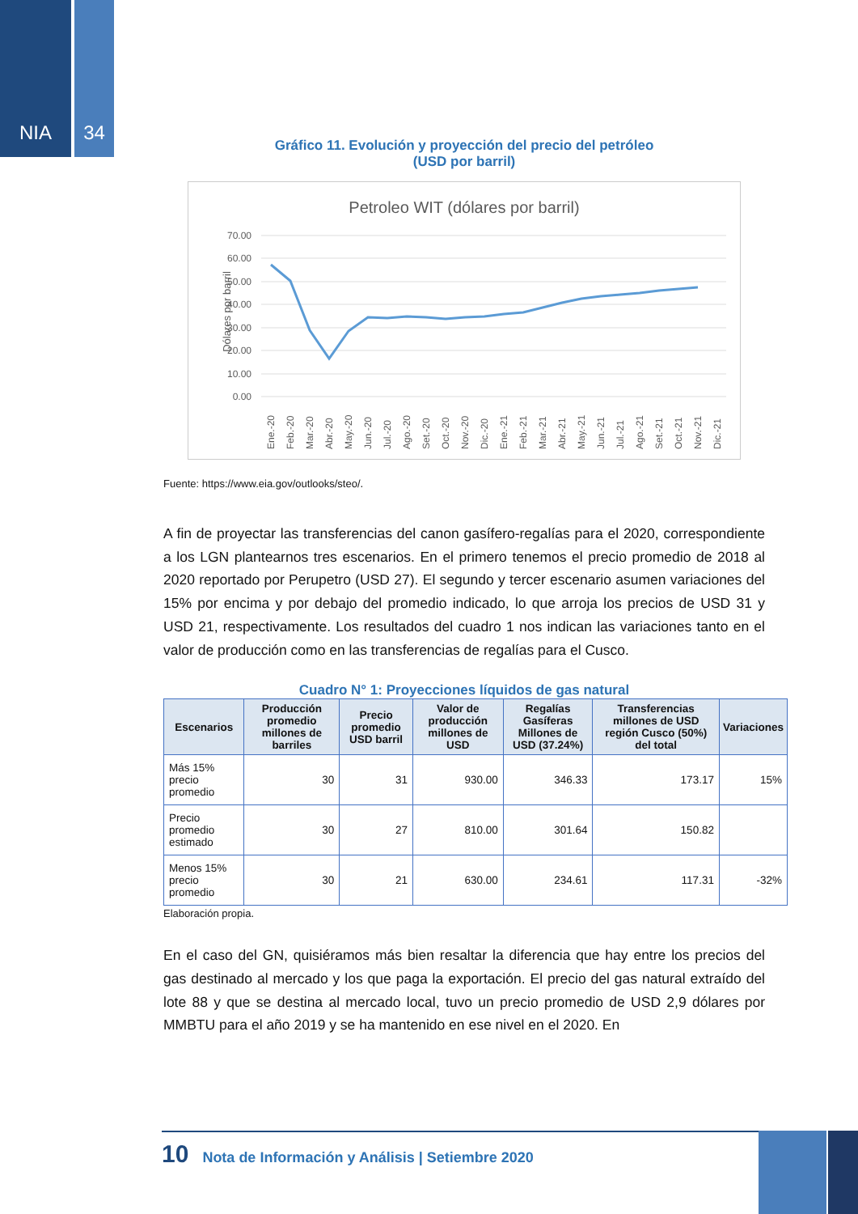NIA 34
Gráfico 11. Evolución y proyección del precio del petróleo
(USD por barril)
Petroleo WIT (dólares por barril)
Dólares por barril
70.00
60.00
50.00
40.00
30.00
20.00
10.00
0.00
Ene.-20
Feb.-20
Mar.-20
Abr.-20
May.-20
Jun.-20
Jul.-20
Ago.-20
Set.-20
Oct.-20
Nov.-20
Dic.-20
Ene.-21
Feb.-21
Mar.-21
Abr.-21
May.-21
Jun.-21
Jul.-21
Ago.-21
Set.-21
Oct.-21
Nov.-21
Dic.-21
Fuente: https://www.eia.gov/outlooks/steo/.
A fin de proyectar las transferencias del canon gasífero-regalías para el 2020, correspondiente a los LGN plantearnos tres escenarios. En el primero tenemos el precio promedio de 2018 al 2020 reportado por Perupetro (USD 27). El segundo y tercer escenario asumen variaciones del 15% por encima y por debajo del promedio indicado, lo que arroja los precios de USD 31 y USD 21, respectivamente. Los resultados del cuadro 1 nos indican las variaciones tanto en el valor de producción como en las transferencias de regalías para el Cusco.
Cuadro N° 1: Proyecciones líquidos de gas natural
| Escenarios | Producción promedio millones de barriles | Precio promedio USD barril | Valor de producción millones de USD | Regalías Gasíferas Millones de USD (37.24%) | Transferencias millones de USD región Cusco (50%) del total | Variaciones |
| --- | --- | --- | --- | --- | --- | --- |
| Más 15% precio promedio | 30 | 31 | 930.00 | 346.33 | 173.17 | 15% |
| Precio promedio estimado | 30 | 27 | 810.00 | 301.64 | 150.82 | |
| Menos 15% precio promedio | 30 | 21 | 630.00 | 234.61 | 117.31 | -32% |
Elaboración propia.
En el caso del GN, quisiéramos más bien resaltar la diferencia que hay entre los precios del gas destinado al mercado y los que paga la exportación. El precio del gas natural extraído del lote 88 y que se destina al mercado local, tuvo un precio promedio de USD 2,9 dólares por MMBTU para el año 2019 y se ha mantenido en ese nivel en el 2020. En
10 Nota de Información y Análisis | Setiembre 2020